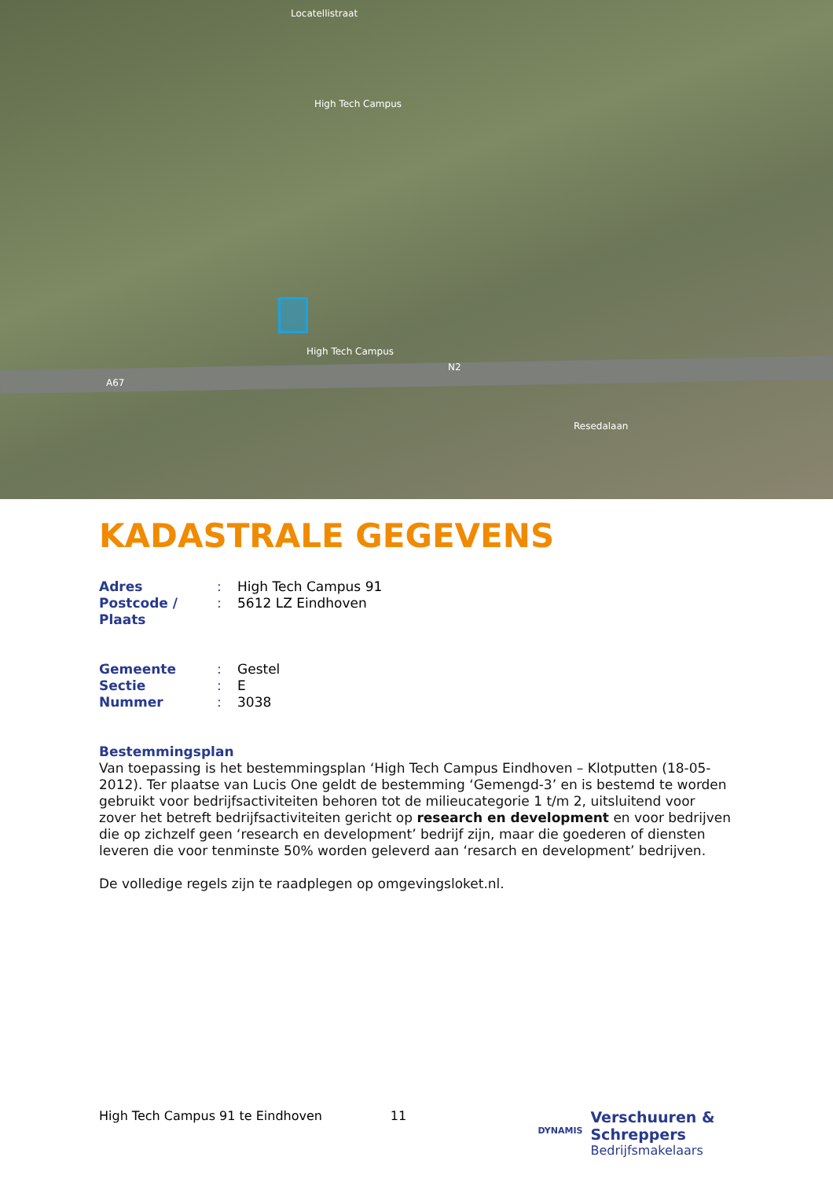Locatellistraat
High Tech Campus
High Tech Campus
N2
A67
Resedalaan
KADASTRALE GEGEVENS
| Adres | : | High Tech Campus 91 |
| Postcode / Plaats | : | 5612 LZ Eindhoven |
| Gemeente | : | Gestel |
| Sectie | : | E |
| Nummer | : | 3038 |
Bestemmingsplan
Van toepassing is het bestemmingsplan ‘High Tech Campus Eindhoven – Klotputten (18-05-2012). Ter plaatse van Lucis One geldt de bestemming ‘Gemengd-3’ en is bestemd te worden gebruikt voor bedrijfsactiviteiten behoren tot de milieucategorie 1 t/m 2, uitsluitend voor zover het betreft bedrijfsactiviteiten gericht op research en development en voor bedrijven die op zichzelf geen ‘research en development’ bedrijf zijn, maar die goederen of diensten leveren die voor tenminste 50% worden geleverd aan ‘resarch en development’ bedrijven.
De volledige regels zijn te raadplegen op omgevingsloket.nl.
High Tech Campus 91 te Eindhoven 11 DYNAMIS Verschuuren & Schreppers
Bedrijfsmakelaars